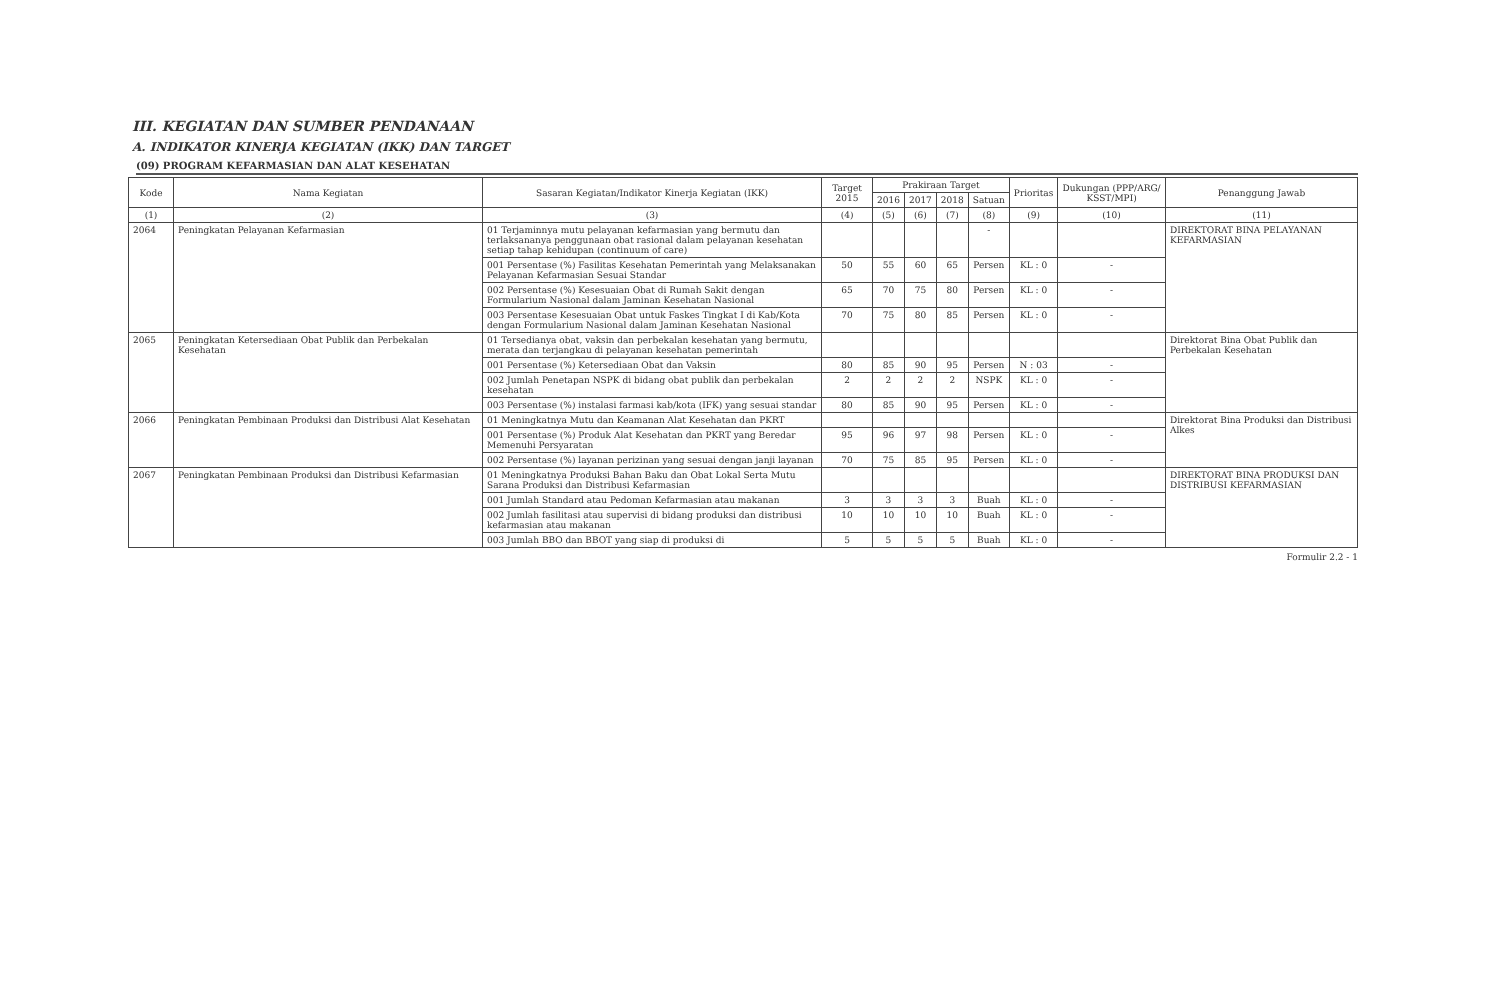III. KEGIATAN DAN SUMBER PENDANAAN
A. INDIKATOR KINERJA KEGIATAN (IKK) DAN TARGET
(09) PROGRAM KEFARMASIAN DAN ALAT KESEHATAN
| Kode | Nama Kegiatan | Sasaran Kegiatan/Indikator Kinerja Kegiatan (IKK) | Target 2015 | Prakiraan Target | | | | Prioritas | Dukungan (PPP/ARG/ KSST/MPI) | Penanggung Jawab |
| --- | --- | --- | --- | --- | --- | --- | --- | --- | --- | --- |
| | | | | 2016 | 2017 | 2018 | Satuan | | | |
| (1) | (2) | (3) | (4) | (5) | (6) | (7) | (8) | (9) | (10) | (11) |
| 2064 | Peningkatan Pelayanan Kefarmasian | 01 Terjaminnya mutu pelayanan kefarmasian yang bermutu dan terlaksananya penggunaan obat rasional dalam pelayanan kesehatan setiap tahap kehidupan (continuum of care) | | | | | - | | | DIREKTORAT BINA PELAYANAN KEFARMASIAN |
| | | 001 Persentase (%) Fasilitas Kesehatan Pemerintah yang Melaksanakan Pelayanan Kefarmasian Sesuai Standar | 50 | 55 | 60 | 65 | Persen | KL : 0 | - | |
| | | 002 Persentase (%) Kesesuaian Obat di Rumah Sakit dengan Formularium Nasional dalam Jaminan Kesehatan Nasional | 65 | 70 | 75 | 80 | Persen | KL : 0 | - | |
| | | 003 Persentase Kesesuaian Obat untuk Faskes Tingkat I di Kab/Kota dengan Formularium Nasional dalam Jaminan Kesehatan Nasional | 70 | 75 | 80 | 85 | Persen | KL : 0 | - | |
| 2065 | Peningkatan Ketersediaan Obat Publik dan Perbekalan Kesehatan | 01 Tersedianya obat, vaksin dan perbekalan kesehatan yang bermutu, merata dan terjangkau di pelayanan kesehatan pemerintah | | | | | | | | Direktorat Bina Obat Publik dan Perbekalan Kesehatan |
| | | 001 Persentase (%) Ketersediaan Obat dan Vaksin | 80 | 85 | 90 | 95 | Persen | N : 03 | - | |
| | | 002 Jumlah Penetapan NSPK di bidang obat publik dan perbekalan kesehatan | 2 | 2 | 2 | 2 | NSPK | KL : 0 | - | |
| | | 003 Persentase (%) instalasi farmasi kab/kota (IFK) yang sesuai standar | 80 | 85 | 90 | 95 | Persen | KL : 0 | - | |
| 2066 | Peningkatan Pembinaan Produksi dan Distribusi Alat Kesehatan | 01 Meningkatnya Mutu dan Keamanan Alat Kesehatan dan PKRT | | | | | | | | Direktorat Bina Produksi dan Distribusi Alkes |
| | | 001 Persentase (%) Produk Alat Kesehatan dan PKRT yang Beredar Memenuhi Persyaratan | 95 | 96 | 97 | 98 | Persen | KL : 0 | - | |
| | | 002 Persentase (%) layanan perizinan yang sesuai dengan janji layanan | 70 | 75 | 85 | 95 | Persen | KL : 0 | - | |
| 2067 | Peningkatan Pembinaan Produksi dan Distribusi Kefarmasian | 01 Meningkatnya Produksi Bahan Baku dan Obat Lokal Serta Mutu Sarana Produksi dan Distribusi Kefarmasian | | | | | | | | DIREKTORAT BINA PRODUKSI DAN DISTRIBUSI KEFARMASIAN |
| | | 001 Jumlah Standard atau Pedoman Kefarmasian atau makanan | 3 | 3 | 3 | 3 | Buah | KL : 0 | - | |
| | | 002 Jumlah fasilitasi atau supervisi di bidang produksi dan distribusi kefarmasian atau makanan | 10 | 10 | 10 | 10 | Buah | KL : 0 | - | |
| | | 003 Jumlah BBO dan BBOT yang siap di produksi di | 5 | 5 | 5 | 5 | Buah | KL : 0 | - | |
Formulir 2.2 - 1